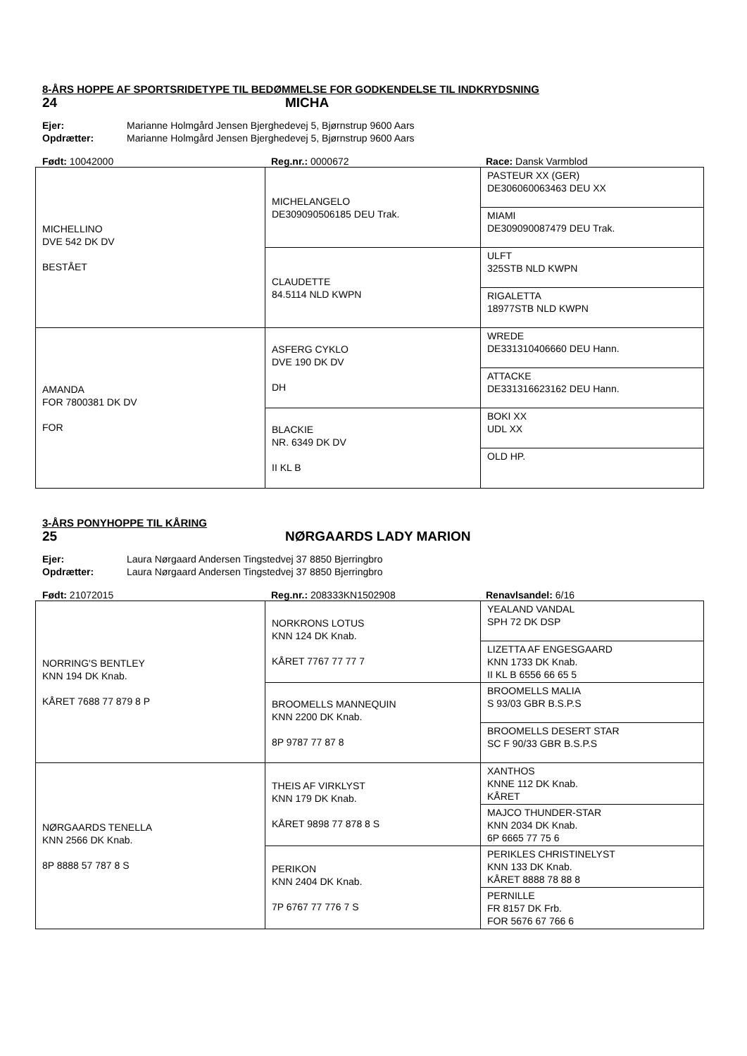8-ÅRS HOPPE AF SPORTSRIDETYPE TIL BEDØMMELSE FOR GODKENDELSE TIL INDKRYDSNING
24 MICHA
Ejer: Marianne Holmgård Jensen Bjerghedevej 5, Bjørnstrup 9600 Aars
Opdrætter: Marianne Holmgård Jensen Bjerghedevej 5, Bjørnstrup 9600 Aars
Født: 10042000 Reg.nr.: 0000672 Race: Dansk Varmblod
| MICHELLINO DVE 542 DK DV BESTÅET | MICHELANGELO DE309090506185 DEU Trak. | PASTEUR XX (GER) DE306060063463 DEU XX |
| | | MIAMI DE309090087479 DEU Trak. |
| | CLAUDETTE 84.5114 NLD KWPN | ULFT 325STB NLD KWPN |
| | | RIGALETTA 18977STB NLD KWPN |
| AMANDA FOR 7800381 DK DV FOR | ASFERG CYKLO DVE 190 DK DV DH | WREDE DE331310406660 DEU Hann. |
| | | ATTACKE DE331316623162 DEU Hann. |
| | BLACKIE NR. 6349 DK DV II KL B | BOKI XX UDL XX |
| | | OLD HP. |
3-ÅRS PONYHOPPE TIL KÅRING
25 NØRGAARDS LADY MARION
Ejer: Laura Nørgaard Andersen Tingstedvej 37 8850 Bjerringbro
Opdrætter: Laura Nørgaard Andersen Tingstedvej 37 8850 Bjerringbro
Født: 21072015 Reg.nr.: 208333KN1502908 Renavlsandel: 6/16
| NORRING'S BENTLEY KNN 194 DK Knab. KÅRET 7688 77 879 8 P | NORKRONS LOTUS KNN 124 DK Knab. KÅRET 7767 77 77 7 | YEALAND VANDAL SPH 72 DK DSP |
| | | LIZETTA AF ENGESGAARD KNN 1733 DK Knab. II KL B 6556 66 65 5 |
| | BROOMELLS MANNEQUIN KNN 2200 DK Knab. 8P 9787 77 87 8 | BROOMELLS MALIA S 93/03 GBR B.S.P.S |
| | | BROOMELLS DESERT STAR SC F 90/33 GBR B.S.P.S |
| NØRGAARDS TENELLA KNN 2566 DK Knab. 8P 8888 57 787 8 S | THEIS AF VIRKLYST KNN 179 DK Knab. KÅRET 9898 77 878 8 S | XANTHOS KNNE 112 DK Knab. KÅRET |
| | | MAJCO THUNDER-STAR KNN 2034 DK Knab. 6P 6665 77 75 6 |
| | PERIKON KNN 2404 DK Knab. 7P 6767 77 776 7 S | PERIKLES CHRISTINELYST KNN 133 DK Knab. KÅRET 8888 78 88 8 |
| | | PERNILLE FR 8157 DK Frb. FOR 5676 67 766 6 |